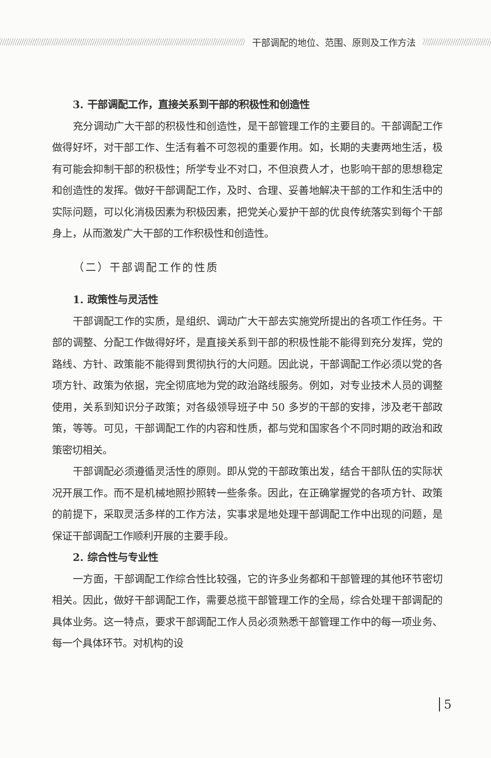干部调配的地位、范围、原则及工作方法
3. 干部调配工作，直接关系到干部的积极性和创造性
充分调动广大干部的积极性和创造性，是干部管理工作的主要目的。干部调配工作做得好坏，对干部工作、生活有着不可忽视的重要作用。如，长期的夫妻两地生活，极有可能会抑制干部的积极性；所学专业不对口，不但浪费人才，也影响干部的思想稳定和创造性的发挥。做好干部调配工作，及时、合理、妥善地解决干部的工作和生活中的实际问题，可以化消极因素为积极因素，把党关心爱护干部的优良传统落实到每个干部身上，从而激发广大干部的工作积极性和创造性。
（二）干部调配工作的性质
1. 政策性与灵活性
干部调配工作的实质，是组织、调动广大干部去实施党所提出的各项工作任务。干部的调整、分配工作做得好坏，是直接关系到干部的积极性能不能得到充分发挥，党的路线、方针、政策能不能得到贯彻执行的大问题。因此说，干部调配工作必须以党的各项方针、政策为依据，完全彻底地为党的政治路线服务。例如，对专业技术人员的调整使用，关系到知识分子政策；对各级领导班子中 50 多岁的干部的安排，涉及老干部政策，等等。可见，干部调配工作的内容和性质，都与党和国家各个不同时期的政治和政策密切相关。
干部调配必须遵循灵活性的原则。即从党的干部政策出发，结合干部队伍的实际状况开展工作。而不是机械地照抄照转一些条条。因此，在正确掌握党的各项方针、政策的前提下，采取灵活多样的工作方法，实事求是地处理干部调配工作中出现的问题，是保证干部调配工作顺利开展的主要手段。
2. 综合性与专业性
一方面，干部调配工作综合性比较强，它的许多业务都和干部管理的其他环节密切相关。因此，做好干部调配工作，需要总揽干部管理工作的全局，综合处理干部调配的具体业务。这一特点，要求干部调配工作人员必须熟悉干部管理工作中的每一项业务、每一个具体环节。对机构的设
5